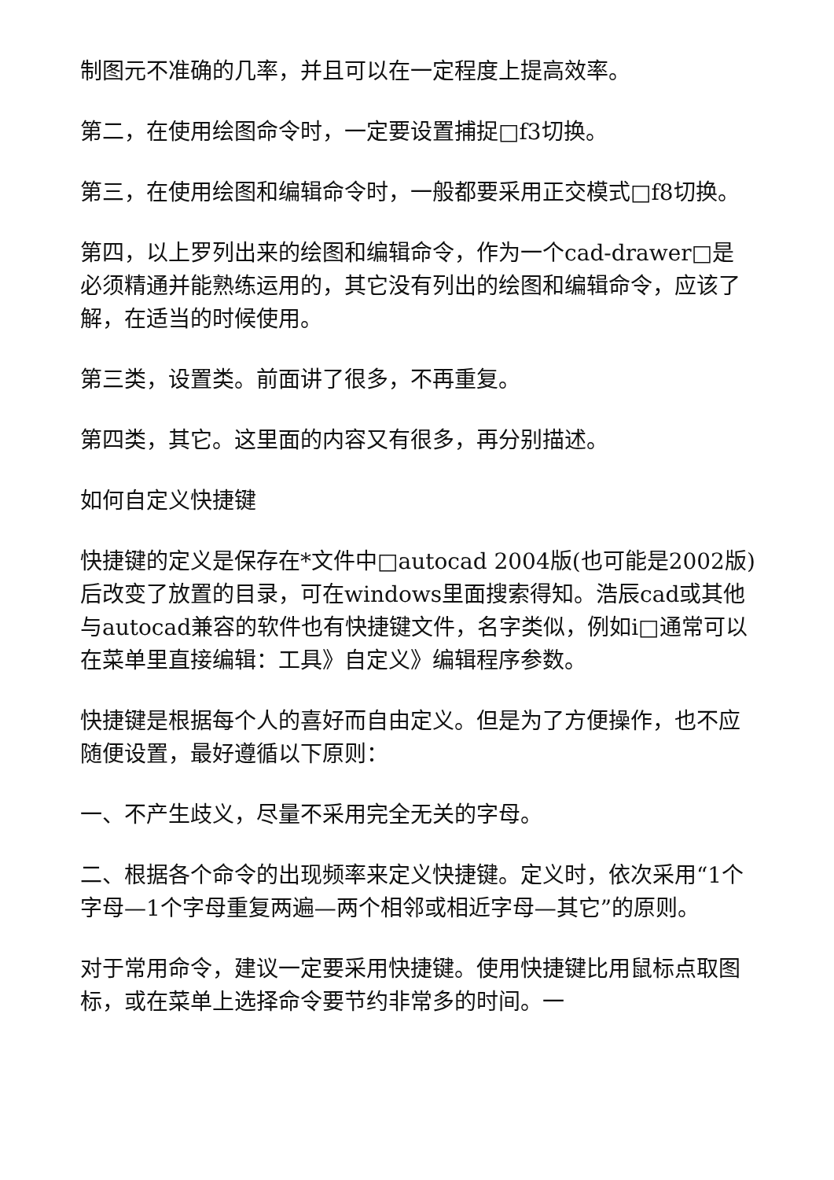制图元不准确的几率，并且可以在一定程度上提高效率。
第二，在使用绘图命令时，一定要设置捕捉□f3切换。
第三，在使用绘图和编辑命令时，一般都要采用正交模式□f8切换。
第四，以上罗列出来的绘图和编辑命令，作为一个cad-drawer□是必须精通并能熟练运用的，其它没有列出的绘图和编辑命令，应该了解，在适当的时候使用。
第三类，设置类。前面讲了很多，不再重复。
第四类，其它。这里面的内容又有很多，再分别描述。
如何自定义快捷键
快捷键的定义是保存在*文件中□autocad 2004版(也可能是2002版)后改变了放置的目录，可在windows里面搜索得知。浩辰cad或其他与autocad兼容的软件也有快捷键文件，名字类似，例如i□通常可以在菜单里直接编辑：工具》自定义》编辑程序参数。
快捷键是根据每个人的喜好而自由定义。但是为了方便操作，也不应随便设置，最好遵循以下原则：
一、不产生歧义，尽量不采用完全无关的字母。
二、根据各个命令的出现频率来定义快捷键。定义时，依次采用“1个字母—1个字母重复两遍—两个相邻或相近字母—其它”的原则。
对于常用命令，建议一定要采用快捷键。使用快捷键比用鼠标点取图标，或在菜单上选择命令要节约非常多的时间。一